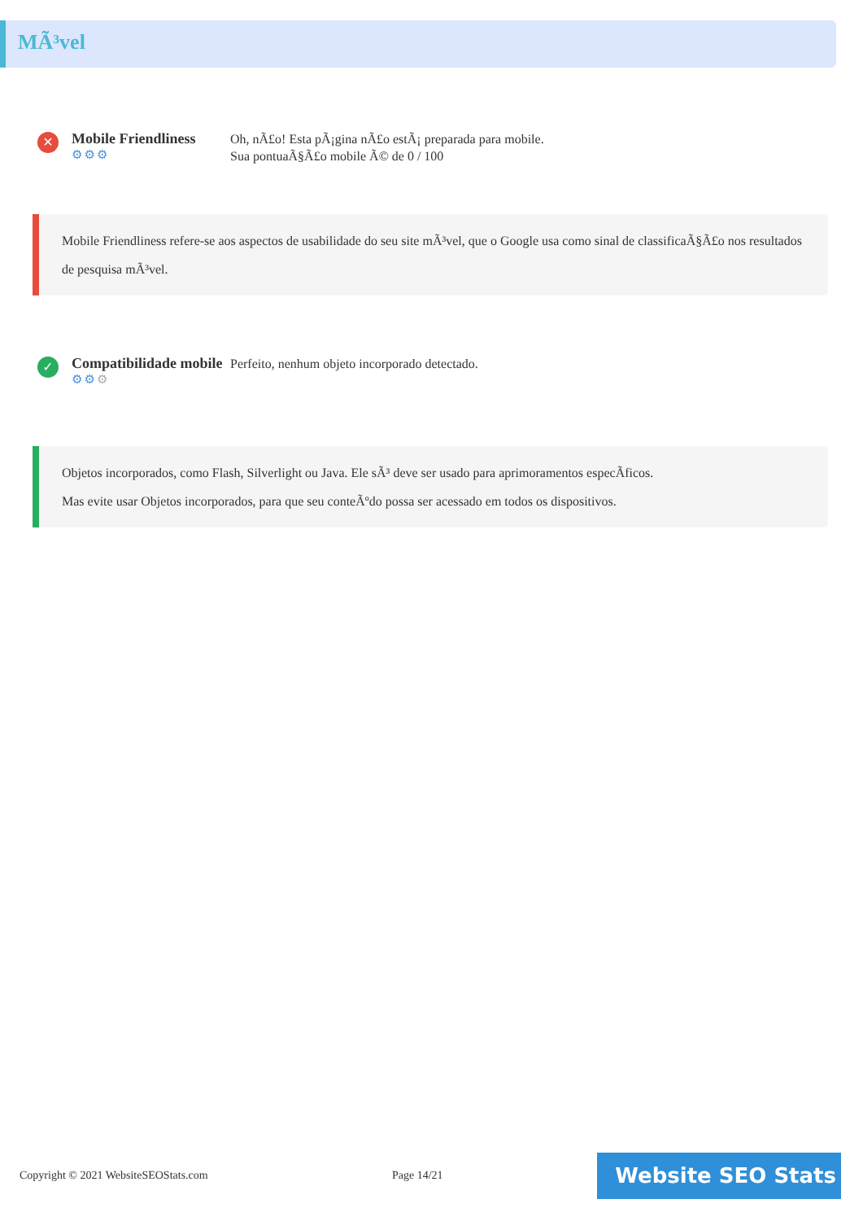MÃ³vel
✕
Mobile Friendliness
⚙⚙⚙
Oh, nÃ£o! Esta pÃ¡gina nÃ£o estÃ¡ preparada para mobile.
Sua pontuaÃ§Ã£o mobile Ã© de 0 / 100
Mobile Friendliness refere-se aos aspectos de usabilidade do seu site mÃ³vel, que o Google usa como sinal de classificaÃ§Ã£o nos resultados de pesquisa mÃ³vel.
✓
Compatibilidade mobile
⚙⚙⚙
Perfeito, nenhum objeto incorporado detectado.
Objetos incorporados, como Flash, Silverlight ou Java. Ele sÃ³ deve ser usado para aprimoramentos especÃficos.
Mas evite usar Objetos incorporados, para que seu conteÃºdo possa ser acessado em todos os dispositivos.
Copyright © 2021 WebsiteSEOStats.com
Page 14/21 Website SEO Stats